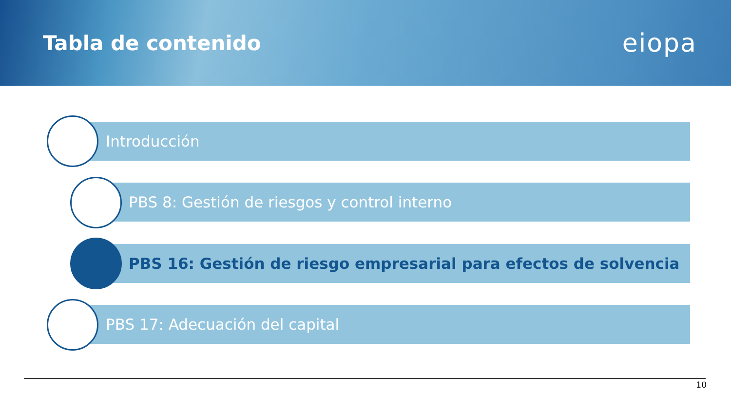Tabla de contenido
eiopa
Introducción
PBS 8: Gestión de riesgos y control interno
PBS 16: Gestión de riesgo empresarial para efectos de solvencia
PBS 17: Adecuación del capital
10